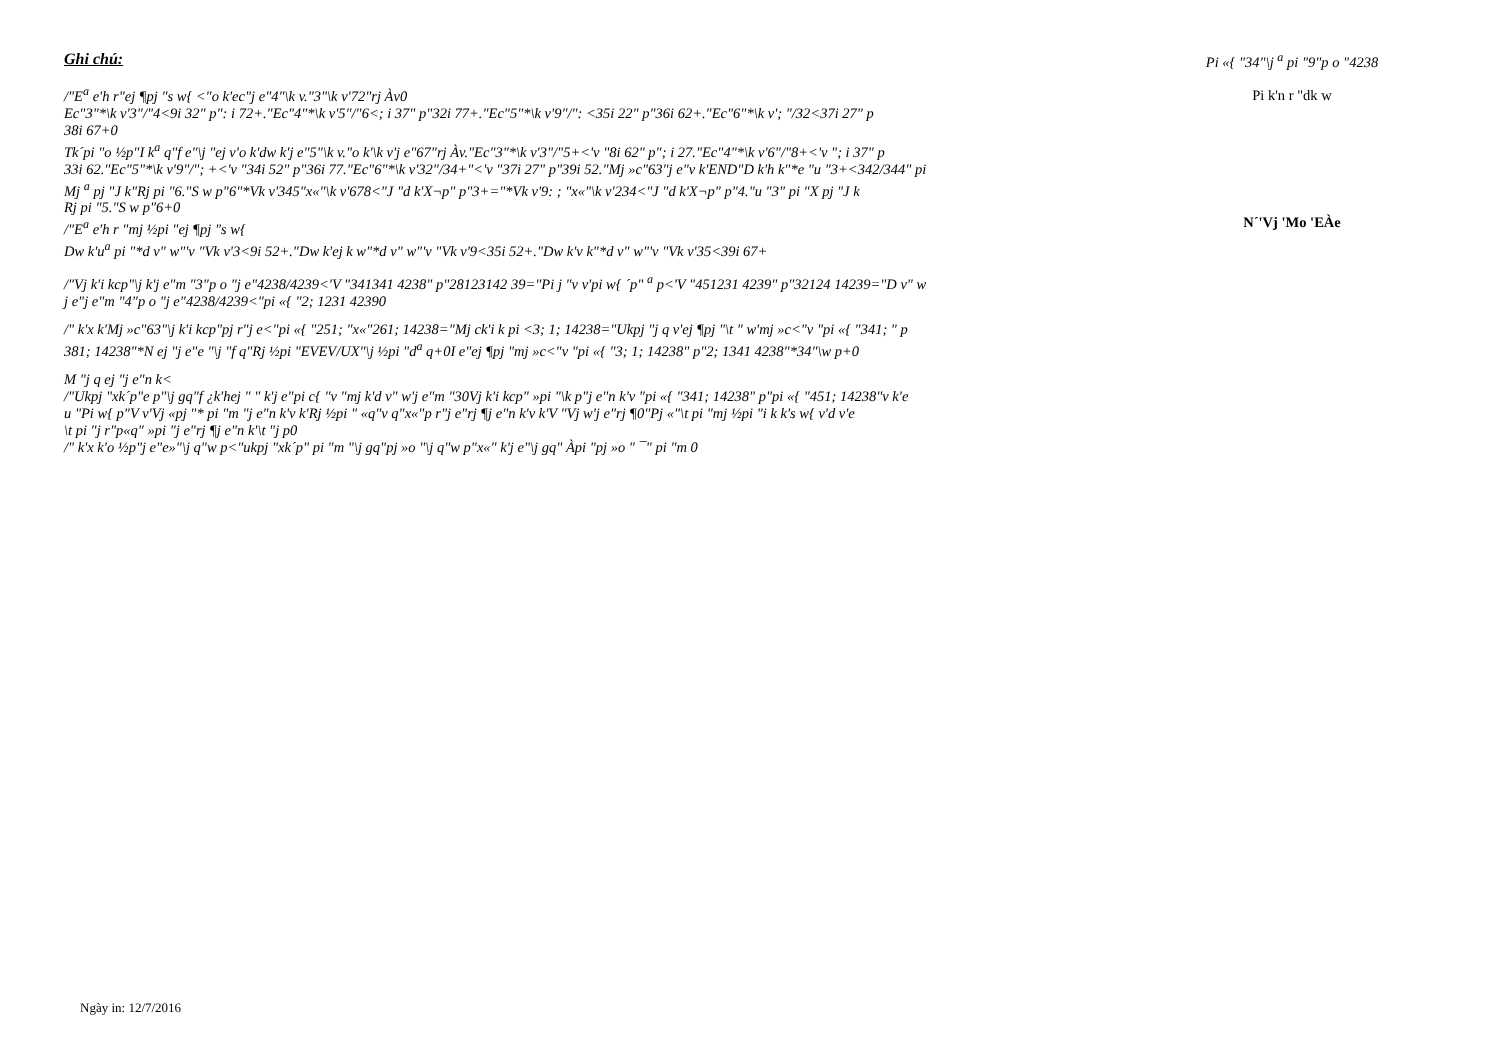Ghi chú:
/"E<sup>a</sup> e'h r"ej ¶pj "s w{ <"o k'ec"j e"4"\k v."3"\k v'72"rj Àv0
Ec"3"*\k v'3"/"4<9i 32" p": i 72+."Ec"4"*\k v'5"/"6<; i 37" p"32i 77+."Ec"5"*\k v'9"/": <35i 22" p"36i 62+."Ec"6"*\k v'; "/32<37i 27" p
38i 67+0
Tk´pi "o ½p"I k<sup>a</sup> q"f e"\j "ej v'o k'dw k'j e"5"\k v."o k'\k v'j e"67"rj Àv."Ec"3"*\k v'3"/"5+<'v "8i 62" p"; i 27."Ec"4"*\k v'6"/"8+<'v "; i 37" p
33i 62."Ec"5"*\k v'9"/"; +<'v "34i 52" p"36i 77."Ec"6"*\k v'32"/34+"<'v "37i 27" p"39i 52."Mj »c"63"j e"v k'END"D k'h k"*e "u "3+<342/344" pi
Mj <sup>a</sup> pj "J k"Rj pi "6."S w p"6"*Vk v'345"x«"\k v'678<"J "d k'X¬p" p"3+="*Vk v'9: ; "x«"\k v'234<"J "d k'X¬p" p"4."u "3" pi "X pj "J k
Rj pi "5."S w p"6+0
/"E<sup>a</sup> e'h r "mj ½pi "ej ¶pj "s w{
Dw k'u<sup>a</sup> pi "*d v" w"'v "Vk v'3<9i 52+."Dw k'ej k w"*d v" w"'v "Vk v'9<35i 52+."Dw k'v k"*d v" w"'v "Vk v'35<39i 67+
/"Vj k'i kcp"\j k'j e"m "3"p o "j e"4238/4239<'V "341341 4238" p"28123142 39="Pi j "v v'pi w{ ´p" <sup>a</sup> p<'V "451231 4239" p"32124 14239="D v" w
j e"j e"m "4"p o "j e"4238/4239<"pi «{ "2; 1231 42390
/" k'x k'Mj »c"63"\j k'i kcp"pj r"j e<"pi «{ "251; "x«"261; 14238="Mj ck'i k pi <3; 1; 14238="Ukpj "j q v'ej ¶pj "\t " w'mj »c<"v "pi «{ "341; " p
381; 14238"*N ej "j e"e "\j "f q"Rj ½pi "EVEV/UX"\j ½pi "d<sup>a</sup> q+0I e"ej ¶pj "mj »c<"v "pi «{ "3; 1; 14238" p"2; 1341 4238"*34"\w p+0
M "j q ej "j e"n k<
/"Ukpj "xk´p"e p"\j gq"f ¿k'hej " " k'j e"pi c{ "v "mj k'd v" w'j e"m "30Vj k'i kcp" »pi "\k p"j e"n k'v "pi «{ "341; 14238" p"pi «{ "451; 14238"v k'e
u "Pi w{ p"V v'Vj «pj "* pi "m "j e"n k'v k'Rj ½pi " «q"v q"x«"p r"j e"rj ¶j e"n k'v k'V "Vj w'j e"rj ¶0"Pj «"\t pi "mj ½pi "i k k's w{ v'd v'e
\t pi "j r"p«q" »pi "j e"rj ¶j e"n k'\t "j p0
/" k'x k'o ½p"j e"e»"\j q"w p<"ukpj "xk´p" pi "m "\j gq"pj »o "\j q"w p"x«" k'j e"\j gq" Àpi "pj »o " ¯" pi "m 0
Pi «{ "34"\j <sup>a</sup> pi "9"p o "4238
Pi k'n r "dk w
N´'Vj 'Mo 'EÀe
Ngày in: 12/7/2016